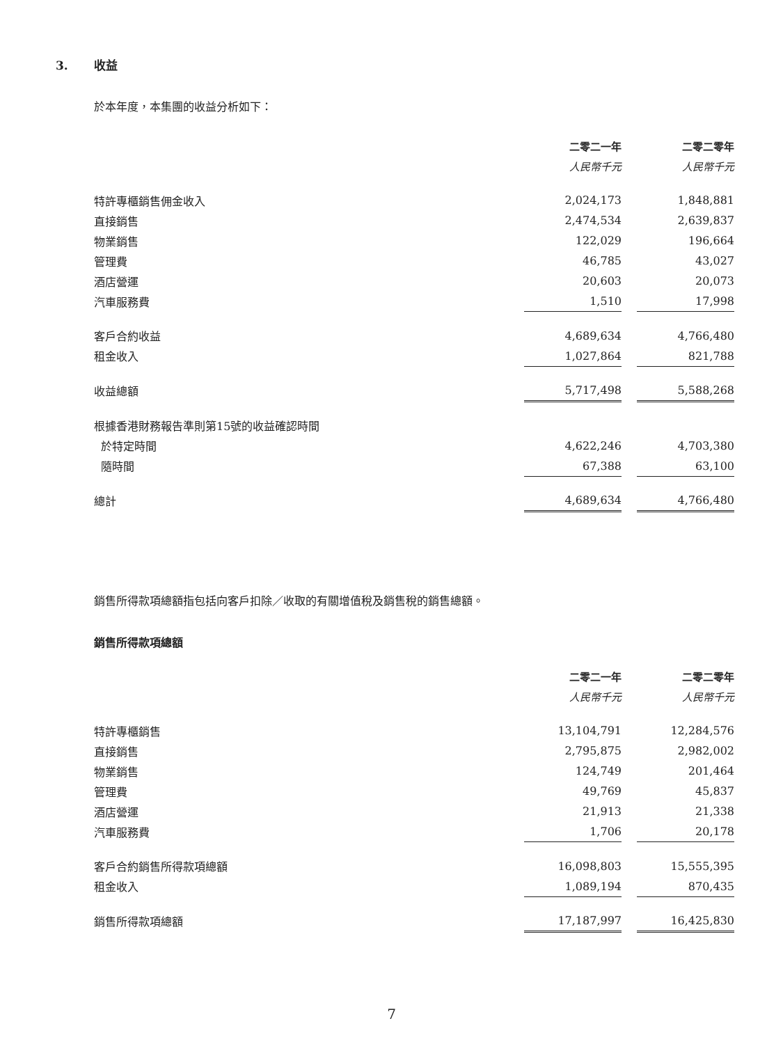3. 收益
於本年度，本集團的收益分析如下：
| | 二零二一年 | | 二零二零年 |
| | 人民幣千元 | | 人民幣千元 |
| 特許專櫃銷售佣金收入 | 2,024,173 | | 1,848,881 |
| 直接銷售 | 2,474,534 | | 2,639,837 |
| 物業銷售 | 122,029 | | 196,664 |
| 管理費 | 46,785 | | 43,027 |
| 酒店營運 | 20,603 | | 20,073 |
| 汽車服務費 | 1,510 | | 17,998 |
| 客戶合約收益 | 4,689,634 | | 4,766,480 |
| 租金收入 | 1,027,864 | | 821,788 |
| 收益總額 | 5,717,498 | | 5,588,268 |
| 根據香港財務報告準則第15號的收益確認時間 | | | |
| 於特定時間 | 4,622,246 | | 4,703,380 |
| 隨時間 | 67,388 | | 63,100 |
| 總計 | 4,689,634 | | 4,766,480 |
銷售所得款項總額指包括向客戶扣除／收取的有關增值稅及銷售稅的銷售總額。
銷售所得款項總額
| | 二零二一年 | | 二零二零年 |
| | 人民幣千元 | | 人民幣千元 |
| 特許專櫃銷售 | 13,104,791 | | 12,284,576 |
| 直接銷售 | 2,795,875 | | 2,982,002 |
| 物業銷售 | 124,749 | | 201,464 |
| 管理費 | 49,769 | | 45,837 |
| 酒店營運 | 21,913 | | 21,338 |
| 汽車服務費 | 1,706 | | 20,178 |
| 客戶合約銷售所得款項總額 | 16,098,803 | | 15,555,395 |
| 租金收入 | 1,089,194 | | 870,435 |
| 銷售所得款項總額 | 17,187,997 | | 16,425,830 |
7